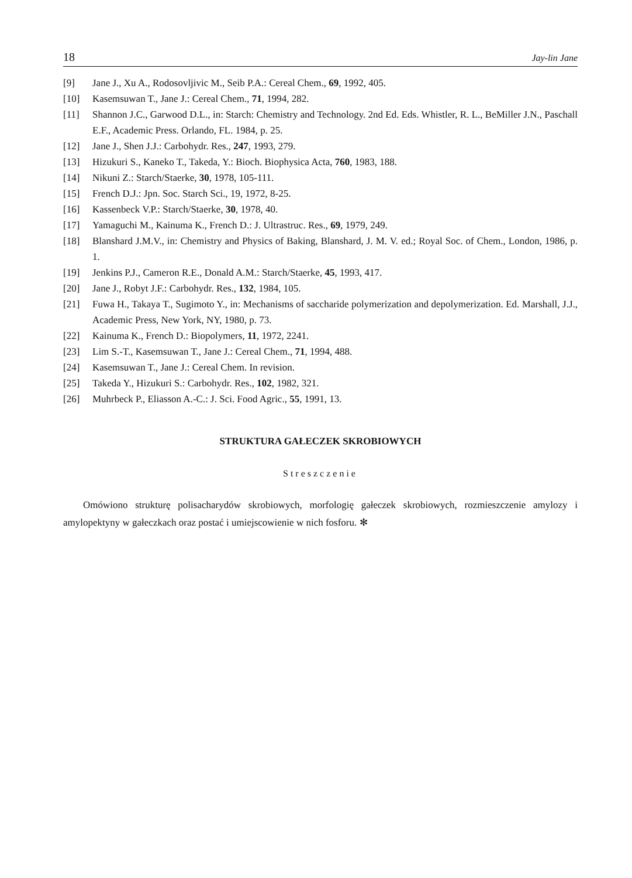18 Jay-lin Jane
[9] Jane J., Xu A., Rodosovljivic M., Seib P.A.: Cereal Chem., 69, 1992, 405.
[10] Kasemsuwan T., Jane J.: Cereal Chem., 71, 1994, 282.
[11] Shannon J.C., Garwood D.L., in: Starch: Chemistry and Technology. 2nd Ed. Eds. Whistler, R. L., BeMiller J.N., Paschall E.F., Academic Press. Orlando, FL. 1984, p. 25.
[12] Jane J., Shen J.J.: Carbohydr. Res., 247, 1993, 279.
[13] Hizukuri S., Kaneko T., Takeda, Y.: Bioch. Biophysica Acta, 760, 1983, 188.
[14] Nikuni Z.: Starch/Staerke, 30, 1978, 105-111.
[15] French D.J.: Jpn. Soc. Starch Sci., 19, 1972, 8-25.
[16] Kassenbeck V.P.: Starch/Staerke, 30, 1978, 40.
[17] Yamaguchi M., Kainuma K., French D.: J. Ultrastruc. Res., 69, 1979, 249.
[18] Blanshard J.M.V., in: Chemistry and Physics of Baking, Blanshard, J. M. V. ed.; Royal Soc. of Chem., London, 1986, p. 1.
[19] Jenkins P.J., Cameron R.E., Donald A.M.: Starch/Staerke, 45, 1993, 417.
[20] Jane J., Robyt J.F.: Carbohydr. Res., 132, 1984, 105.
[21] Fuwa H., Takaya T., Sugimoto Y., in: Mechanisms of saccharide polymerization and depolymerization. Ed. Marshall, J.J., Academic Press, New York, NY, 1980, p. 73.
[22] Kainuma K., French D.: Biopolymers, 11, 1972, 2241.
[23] Lim S.-T., Kasemsuwan T., Jane J.: Cereal Chem., 71, 1994, 488.
[24] Kasemsuwan T., Jane J.: Cereal Chem. In revision.
[25] Takeda Y., Hizukuri S.: Carbohydr. Res., 102, 1982, 321.
[26] Muhrbeck P., Eliasson A.-C.: J. Sci. Food Agric., 55, 1991, 13.
STRUKTURA GAŁECZEK SKROBIOWYCH
Streszczenie
Omówiono strukturę polisacharydów skrobiowych, morfologię gałeczek skrobiowych, rozmieszczenie amylozy i amylopektyny w gałeczkach oraz postać i umiejscowienie w nich fosforu. ✻